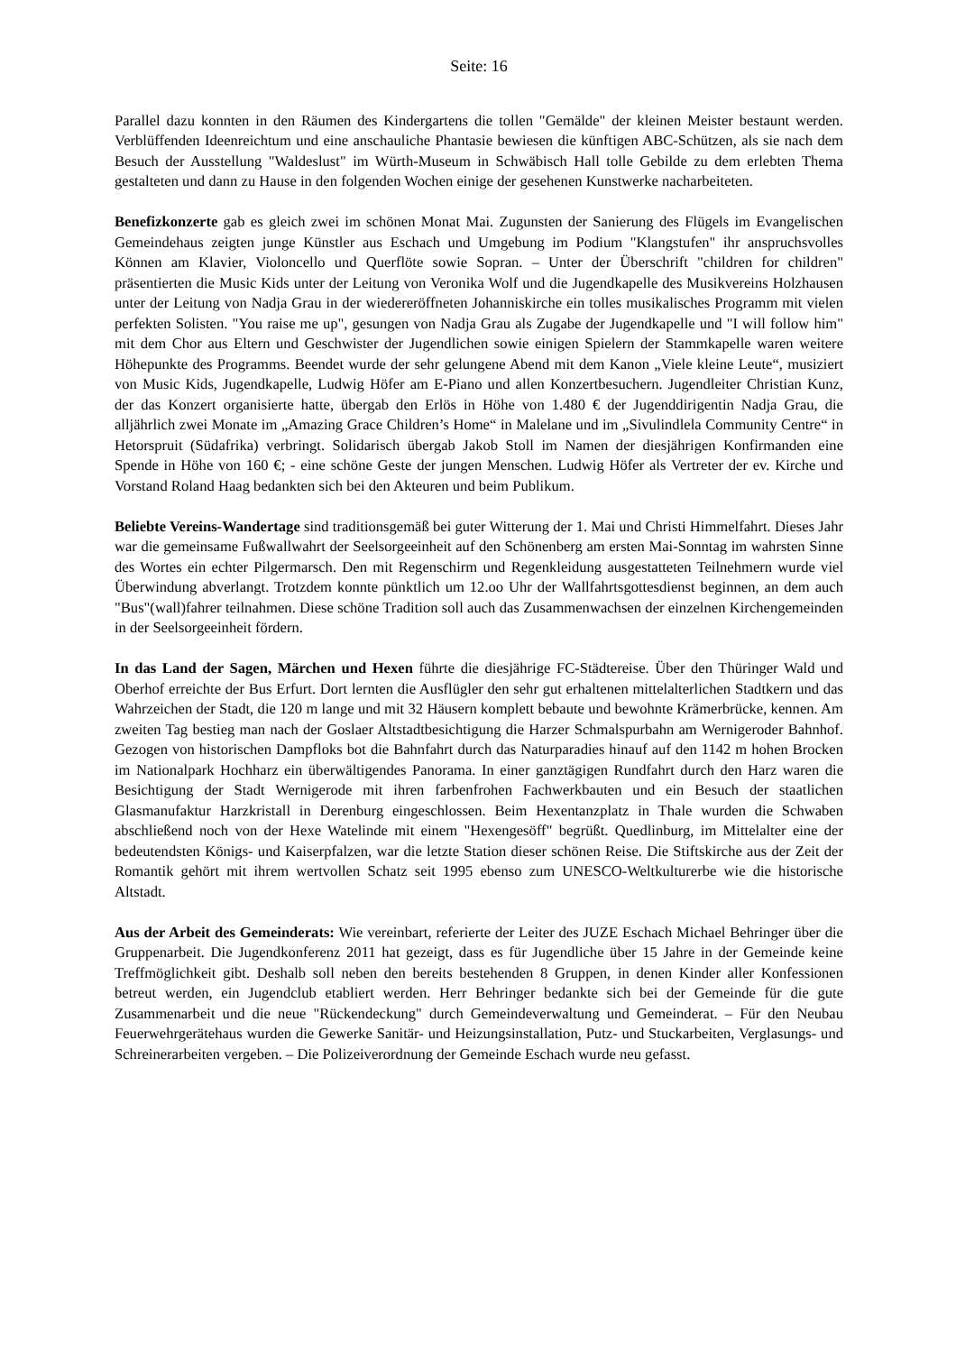Seite: 16
Parallel dazu konnten in den Räumen des Kindergartens die tollen "Gemälde" der kleinen Meister bestaunt werden. Verblüffenden Ideenreichtum und eine anschauliche Phantasie bewiesen die künftigen ABC-Schützen, als sie nach dem Besuch der Ausstellung "Waldeslust" im Würth-Museum in Schwäbisch Hall tolle Gebilde zu dem erlebten Thema gestalteten und dann zu Hause in den folgenden Wochen einige der gesehenen Kunstwerke nacharbeiteten.
Benefizkonzerte gab es gleich zwei im schönen Monat Mai. Zugunsten der Sanierung des Flügels im Evangelischen Gemeindehaus zeigten junge Künstler aus Eschach und Umgebung im Podium "Klangstufen" ihr anspruchsvolles Können am Klavier, Violoncello und Querflöte sowie Sopran. – Unter der Überschrift "children for children" präsentierten die Music Kids unter der Leitung von Veronika Wolf und die Jugendkapelle des Musikvereins Holzhausen unter der Leitung von Nadja Grau in der wiedereröffneten Johanniskirche ein tolles musikalisches Programm mit vielen perfekten Solisten. "You raise me up", gesungen von Nadja Grau als Zugabe der Jugendkapelle und "I will follow him" mit dem Chor aus Eltern und Geschwister der Jugendlichen sowie einigen Spielern der Stammkapelle waren weitere Höhepunkte des Programms. Beendet wurde der sehr gelungene Abend mit dem Kanon „Viele kleine Leute“, musiziert von Music Kids, Jugendkapelle, Ludwig Höfer am E-Piano und allen Konzertbesuchern. Jugendleiter Christian Kunz, der das Konzert organisierte hatte, übergab den Erlös in Höhe von 1.480 € der Jugenddirigentin Nadja Grau, die alljährlich zwei Monate im „Amazing Grace Children’s Home“ in Malelane und im „Sivulindlela Community Centre“ in Hetorspruit (Südafrika) verbringt. Solidarisch übergab Jakob Stoll im Namen der diesjährigen Konfirmanden eine Spende in Höhe von 160 €; - eine schöne Geste der jungen Menschen. Ludwig Höfer als Vertreter der ev. Kirche und Vorstand Roland Haag bedankten sich bei den Akteuren und beim Publikum.
Beliebte Vereins-Wandertage sind traditionsgemäß bei guter Witterung der 1. Mai und Christi Himmelfahrt. Dieses Jahr war die gemeinsame Fußwallwahrt der Seelsorgeeinheit auf den Schönenberg am ersten Mai-Sonntag im wahrsten Sinne des Wortes ein echter Pilgermarsch. Den mit Regenschirm und Regenkleidung ausgestatteten Teilnehmern wurde viel Überwindung abverlangt. Trotzdem konnte pünktlich um 12.oo Uhr der Wallfahrtsgottesdienst beginnen, an dem auch "Bus"(wall)fahrer teilnahmen. Diese schöne Tradition soll auch das Zusammenwachsen der einzelnen Kirchengemeinden in der Seelsorgeeinheit fördern.
In das Land der Sagen, Märchen und Hexen führte die diesjährige FC-Städtereise. Über den Thüringer Wald und Oberhof erreichte der Bus Erfurt. Dort lernten die Ausflügler den sehr gut erhaltenen mittelalterlichen Stadtkern und das Wahrzeichen der Stadt, die 120 m lange und mit 32 Häusern komplett bebaute und bewohnte Krämerbrücke, kennen. Am zweiten Tag bestieg man nach der Goslaer Altstadtbesichtigung die Harzer Schmalspurbahn am Wernigeroder Bahnhof. Gezogen von historischen Dampfloks bot die Bahnfahrt durch das Naturparadies hinauf auf den 1142 m hohen Brocken im Nationalpark Hochharz ein überwältigendes Panorama. In einer ganztägigen Rundfahrt durch den Harz waren die Besichtigung der Stadt Wernigerode mit ihren farbenfrohen Fachwerkbauten und ein Besuch der staatlichen Glasmanufaktur Harzkristall in Derenburg eingeschlossen. Beim Hexentanzplatz in Thale wurden die Schwaben abschließend noch von der Hexe Watelinde mit einem "Hexengesöff" begrüßt. Quedlinburg, im Mittelalter eine der bedeutendsten Königs- und Kaiserpfalzen, war die letzte Station dieser schönen Reise. Die Stiftskirche aus der Zeit der Romantik gehört mit ihrem wertvollen Schatz seit 1995 ebenso zum UNESCO-Weltkulturerbe wie die historische Altstadt.
Aus der Arbeit des Gemeinderats: Wie vereinbart, referierte der Leiter des JUZE Eschach Michael Behringer über die Gruppenarbeit. Die Jugendkonferenz 2011 hat gezeigt, dass es für Jugendliche über 15 Jahre in der Gemeinde keine Treffmöglichkeit gibt. Deshalb soll neben den bereits bestehenden 8 Gruppen, in denen Kinder aller Konfessionen betreut werden, ein Jugendclub etabliert werden. Herr Behringer bedankte sich bei der Gemeinde für die gute Zusammenarbeit und die neue "Rückendeckung" durch Gemeindeverwaltung und Gemeinderat. – Für den Neubau Feuerwehrgerätehaus wurden die Gewerke Sanitär- und Heizungsinstallation, Putz- und Stuckarbeiten, Verglasungs- und Schreinerarbeiten vergeben. – Die Polizeiverordnung der Gemeinde Eschach wurde neu gefasst.